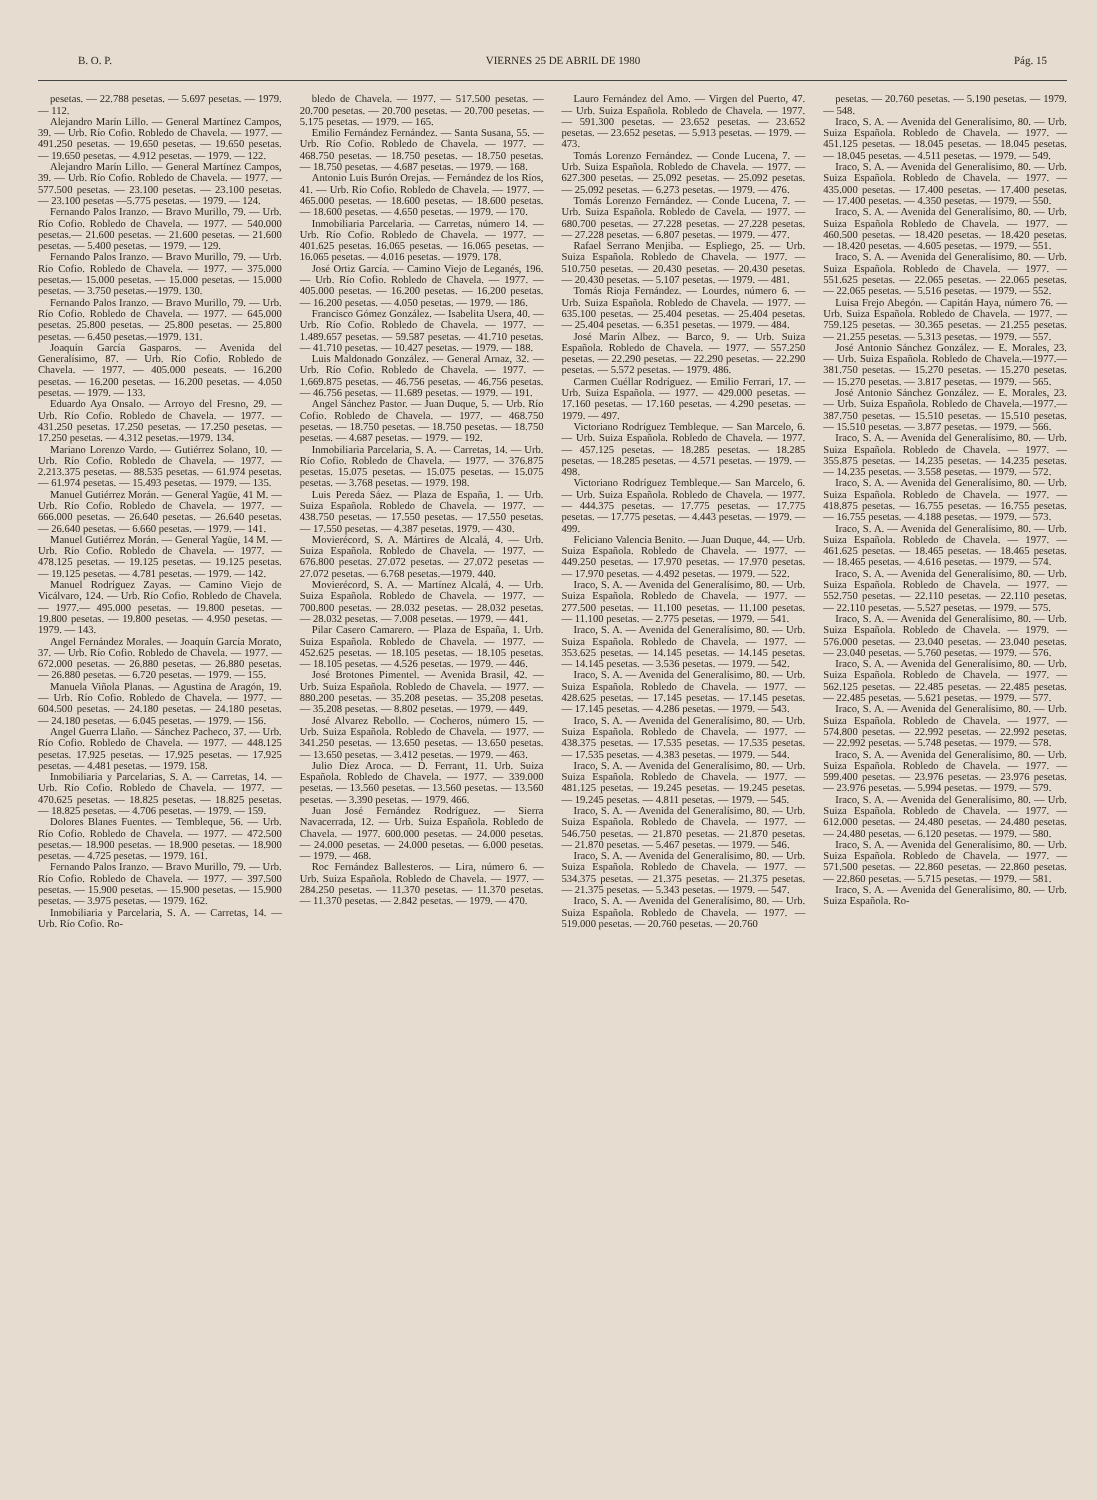B. O. P. VIERNES 25 DE ABRIL DE 1980 Pág. 15
pesetas. — 22.788 pesetas. — 5.697 pesetas. — 1979. — 112.
Alejandro Marín Lillo. — General Martínez Campos, 39. — Urb. Río Cofio. Robledo de Chavela. — 1977. — 491.250 pesetas. — 19.650 pesetas. — 19.650 pesetas. — 19.650 pesetas. — 4.912 pesetas. — 1979. — 122.
Alejandro Marín Lillo. — General Martínez Campos, 39. — Urb. Río Cofio. Robledo de Chavela. — 1977. — 577.500 pesetas. — 23.100 pesetas. — 23.100 pesetas. — 23.100 pesetas —5.775 pesetas. — 1979. — 124.
Fernando Palos Iranzo. — Bravo Murillo, 79. — Urb. Río Cofio. Robledo de Chavela. — 1977. — 540.000 pesetas.— 21.600 pesetas. — 21.600 pesetas. — 21.600 pesetas. — 5.400 pesetas. — 1979. — 129.
Fernando Palos Iranzo. — Bravo Murillo, 79. — Urb. Río Cofio. Robledo de Chavela. — 1977. — 375.000 pesetas.— 15.000 pesetas. — 15.000 pesetas. — 15.000 pesetas. — 3.750 pesetas.—1979. 130.
Fernando Palos Iranzo. — Bravo Murillo, 79. — Urb. Río Cofio. Robledo de Chavela. — 1977. — 645.000 pesetas. 25.800 pesetas. — 25.800 pesetas. — 25.800 pesetas. — 6.450 pesetas.—1979. 131.
Joaquín García Gasparos. — Avenida del Generalísimo, 87. — Urb. Río Cofio. Robledo de Chavela. — 1977. — 405.000 peseats. — 16.200 pesetas. — 16.200 pesetas. — 16.200 pesetas. — 4.050 pesetas. — 1979. — 133.
Eduardo Aya Onsalo. — Arroyo del Fresno, 29. — Urb. Río Cofio. Robledo de Chavela. — 1977. — 431.250 pesetas. 17.250 pesetas. — 17.250 pesetas. — 17.250 pesetas. — 4.312 pesetas.—1979. 134.
Mariano Lorenzo Vardo. — Gutiérrez Solano, 10. — Urb. Río Cofio. Robledo de Chavela. — 1977. — 2.213.375 pesetas. — 88.535 pesetas. — 61.974 pesetas. — 61.974 pesetas. — 15.493 pesetas. — 1979. — 135.
Manuel Gutiérrez Morán. — General Yagüe, 41 M. — Urb. Río Cofio. Robledo de Chavela. — 1977. — 666.000 pesetas. — 26.640 pesetas. — 26.640 pesetas. — 26.640 pesetas. — 6.660 pesetas. — 1979. — 141.
Manuel Gutiérrez Morán. — General Yagüe, 14 M. — Urb. Río Cofio. Robledo de Chavela. — 1977. — 478.125 pesetas. — 19.125 pesetas. — 19.125 pesetas. — 19.125 pesetas. — 4.781 pesetas. — 1979. — 142.
Manuel Rodríguez Zayas. — Camino Viejo de Vicálvaro, 124. — Urb. Río Cofio. Robledo de Chavela. — 1977.— 495.000 pesetas. — 19.800 pesetas. — 19.800 pesetas. — 19.800 pesetas. — 4.950 pesetas. — 1979. — 143.
Angel Fernández Morales. — Joaquín García Morato, 37. — Urb. Río Cofio. Robledo de Chavela. — 1977. — 672.000 pesetas. — 26.880 pesetas. — 26.880 pesetas. — 26.880 pesetas. — 6.720 pesetas. — 1979. — 155.
Manuela Viñola Planas. — Agustina de Aragón, 19. — Urb. Río Cofio. Robledo de Chavela. — 1977. — 604.500 pesetas. — 24.180 pesetas. — 24.180 pesetas. — 24.180 pesetas. — 6.045 pesetas. — 1979. — 156.
Angel Guerra Llaño. — Sánchez Pacheco, 37. — Urb. Río Cofio. Robledo de Chavela. — 1977. — 448.125 pesetas. 17.925 pesetas. — 17.925 pesetas. — 17.925 pesetas. — 4.481 pesetas. — 1979. 158.
Inmobiliaria y Parcelarias, S. A. — Carretas, 14. — Urb. Río Cofio. Robledo de Chavela. — 1977. — 470.625 pesetas. — 18.825 pesetas. — 18.825 pesetas. — 18.825 pesetas. — 4.706 pesetas. — 1979. — 159.
Dolores Blanes Fuentes. — Tembleque, 56. — Urb. Río Cofio. Robledo de Chavela. — 1977. — 472.500 pesetas.— 18.900 pesetas. — 18.900 pesetas. — 18.900 pesetas. — 4.725 pesetas. — 1979. 161.
Fernando Palos Iranzo. — Bravo Murillo, 79. — Urb. Río Cofio. Robledo de Chavela. — 1977. — 397.500 pesetas. — 15.900 pesetas. — 15.900 pesetas. — 15.900 pesetas. — 3.975 pesetas. — 1979. 162.
Inmobiliaria y Parcelaria, S. A. — Carretas, 14. — Urb. Río Cofio. Ro-
bledo de Chavela. — 1977. — 517.500 pesetas. — 20.700 pesetas. — 20.700 pesetas. — 20.700 pesetas. — 5.175 pesetas. — 1979. — 165.
Emilio Fernández Fernández. — Santa Susana, 55. — Urb. Río Cofio. Robledo de Chavela. — 1977. — 468.750 pesetas. — 18.750 pesetas. — 18.750 pesetas. — 18.750 pesetas. — 4.687 pesetas. — 1979. — 168.
Antonio Luis Burón Orejas. — Fernández de los Ríos, 41. — Urb. Río Cofio. Robledo de Chavela. — 1977. — 465.000 pesetas. — 18.600 pesetas. — 18.600 pesetas. — 18.600 pesetas. — 4.650 pesetas. — 1979. — 170.
Inmobiliaria Parcelaria. — Carretas, número 14. — Urb. Río Cofio. Robledo de Chavela. — 1977. — 401.625 pesetas. 16.065 pesetas. — 16.065 pesetas. — 16.065 pesetas. — 4.016 pesetas. — 1979. 178.
José Ortiz García. — Camino Viejo de Leganés, 196. — Urb. Río Cofio. Robledo de Chavela. — 1977. — 405.000 pesetas. — 16.200 pesetas. — 16.200 pesetas. — 16.200 pesetas. — 4.050 pesetas. — 1979. — 186.
Francisco Gómez González. — Isabelita Usera, 40. — Urb. Río Cofio. Robledo de Chavela. — 1977. — 1.489.657 pesetas. — 59.587 pesetas. — 41.710 pesetas. — 41.710 pesetas. — 10.427 pesetas. — 1979. — 188.
Luis Maldonado González. — General Arnaz, 32. — Urb. Río Cofio. Robledo de Chavela. — 1977. — 1.669.875 pesetas. — 46.756 pesetas. — 46.756 pesetas. — 46.756 pesetas. — 11.689 pesetas. — 1979. — 191.
Angel Sánchez Pastor. — Juan Duque, 5. — Urb. Río Cofio. Robledo de Chavela. — 1977. — 468.750 pesetas. — 18.750 pesetas. — 18.750 pesetas. — 18.750 pesetas. — 4.687 pesetas. — 1979. — 192.
Inmobiliaria Parcelaria, S. A. — Carretas, 14. — Urb. Río Cofio. Robledo de Chavela. — 1977. — 376.875 pesetas. 15.075 pesetas. — 15.075 pesetas. — 15.075 pesetas. — 3.768 pesetas. — 1979. 198.
Luis Pereda Sáez. — Plaza de España, 1. — Urb. Suiza Española. Robledo de Chavela. — 1977. — 438.750 pesetas. — 17.550 pesetas. — 17.550 pesetas. — 17.550 pesetas. — 4.387 pesetas. 1979. — 430.
Movierécord, S. A. Mártires de Alcalá, 4. — Urb. Suiza Española. Robledo de Chavela. — 1977. — 676.800 pesetas. 27.072 pesetas. — 27.072 pesetas — 27.072 pesetas. — 6.768 pesetas.—1979. 440.
Movierécord, S. A. — Martínez Alcalá, 4. — Urb. Suiza Española. Robledo de Chavela. — 1977. — 700.800 pesetas. — 28.032 pesetas. — 28.032 pesetas. — 28.032 pesetas. — 7.008 pesetas. — 1979. — 441.
Pilar Casero Camarero. — Plaza de España, 1. Urb. Suiza Española. Robledo de Chavela. — 1977. — 452.625 pesetas. — 18.105 pesetas. — 18.105 pesetas. — 18.105 pesetas. — 4.526 pesetas. — 1979. — 446.
José Brotones Pimentel. — Avenida Brasil, 42. — Urb. Suiza Española. Robledo de Chavela. — 1977. — 880.200 pesetas. — 35.208 pesetas. — 35.208 pesetas. — 35.208 pesetas. — 8.802 pesetas. — 1979. — 449.
José Alvarez Rebollo. — Cocheros, número 15. — Urb. Suiza Española. Robledo de Chavela. — 1977. — 341.250 pesetas. — 13.650 pesetas. — 13.650 pesetas. — 13.650 pesetas. — 3.412 pesetas. — 1979. — 463.
Julio Díez Aroca. — D. Ferrant, 11. Urb. Suiza Española. Robledo de Chavela. — 1977. — 339.000 pesetas. — 13.560 pesetas. — 13.560 pesetas. — 13.560 pesetas. — 3.390 pesetas. — 1979. 466.
Juan José Fernández Rodríguez. — Sierra Navacerrada, 12. — Urb. Suiza Española. Robledo de Chavela. — 1977. 600.000 pesetas. — 24.000 pesetas. — 24.000 pesetas. — 24.000 pesetas. — 6.000 pesetas. — 1979. — 468.
Roc Fernández Ballesteros. — Lira, número 6. — Urb. Suiza Española. Robledo de Chavela. — 1977. — 284.250 pesetas. — 11.370 pesetas. — 11.370 pesetas. — 11.370 pesetas. — 2.842 pesetas. — 1979. — 470.
Lauro Fernández del Amo. — Virgen del Puerto, 47. — Urb. Suiza Española. Robledo de Chavela. — 1977. — 591.300 pesetas. — 23.652 pesetas. — 23.652 pesetas. — 23.652 pesetas. — 5.913 pesetas. — 1979. — 473.
Tomás Lorenzo Fernández. — Conde Lucena, 7. — Urb. Suiza Española. Robledo de Chavela. — 1977. — 627.300 pesetas. — 25.092 pesetas. — 25.092 pesetas. — 25.092 pesetas. — 6.273 pesetas. — 1979. — 476.
Tomás Lorenzo Fernández. — Conde Lucena, 7. — Urb. Suiza Española. Robledo de Cavela. — 1977. — 680.700 pesetas. — 27.228 pesetas. — 27.228 pesetas. — 27.228 pesetas. — 6.807 pesetas. — 1979. — 477.
Rafael Serrano Menjiba. — Espliego, 25. — Urb. Suiza Española. Robledo de Chavela. — 1977. — 510.750 pesetas. — 20.430 pesetas. — 20.430 pesetas. — 20.430 pesetas. — 5.107 pesetas. — 1979. — 481.
Tomás Rioja Fernández. — Lourdes, número 6. — Urb. Suiza Española. Robledo de Chavela. — 1977. — 635.100 pesetas. — 25.404 pesetas. — 25.404 pesetas. — 25.404 pesetas. — 6.351 pesetas. — 1979. — 484.
José Marín Albez. — Barco, 9. — Urb. Suiza Española. Robledo de Chavela. — 1977. — 557.250 pesetas. — 22.290 pesetas. — 22.290 pesetas. — 22.290 pesetas. — 5.572 pesetas. — 1979. 486.
Carmen Cuéllar Rodríguez. — Emilio Ferrari, 17. — Urb. Suiza Española. — 1977. — 429.000 pesetas. — 17.160 pesetas. — 17.160 pesetas. — 4.290 pesetas. — 1979. — 497.
Victoriano Rodríguez Tembleque. — San Marcelo, 6. — Urb. Suiza Española. Robledo de Chavela. — 1977. — 457.125 pesetas. — 18.285 pesetas. — 18.285 pesetas. — 18.285 pesetas. — 4.571 pesetas. — 1979. — 498.
Victoriano Rodríguez Tembleque.— San Marcelo, 6. — Urb. Suiza Española. Robledo de Chavela. — 1977. — 444.375 pesetas. — 17.775 pesetas. — 17.775 pesetas. — 17.775 pesetas. — 4.443 pesetas. — 1979. — 499.
Feliciano Valencia Benito. — Juan Duque, 44. — Urb. Suiza Española. Robledo de Chavela. — 1977. — 449.250 pesetas. — 17.970 pesetas. — 17.970 pesetas. — 17.970 pesetas. — 4.492 pesetas. — 1979. — 522.
Iraco, S. A. — Avenida del Generalísimo, 80. — Urb. Suiza Española. Robledo de Chavela. — 1977. — 277.500 pesetas. — 11.100 pesetas. — 11.100 pesetas. — 11.100 pesetas. — 2.775 pesetas. — 1979. — 541.
Iraco, S. A. — Avenida del Generalísimo, 80. — Urb. Suiza Española. Robledo de Chavela. — 1977. — 353.625 pesetas. — 14.145 pesetas. — 14.145 pesetas. — 14.145 pesetas. — 3.536 pesetas. — 1979. — 542.
Iraco, S. A. — Avenida del Generalísimo, 80. — Urb. Suiza Española. Robledo de Chavela. — 1977. — 428.625 pesetas. — 17.145 pesetas. — 17.145 pesetas. — 17.145 pesetas. — 4.286 pesetas. — 1979. — 543.
Iraco, S. A. — Avenida del Generalísimo, 80. — Urb. Suiza Española. Robledo de Chavela. — 1977. — 438.375 pesetas. — 17.535 pesetas. — 17.535 pesetas. — 17.535 pesetas. — 4.383 pesetas. — 1979. — 544.
Iraco, S. A. — Avenida del Generalísimo, 80. — Urb. Suiza Española. Robledo de Chavela. — 1977. — 481.125 pesetas. — 19.245 pesetas. — 19.245 pesetas. — 19.245 pesetas. — 4.811 pesetas. — 1979. — 545.
Iraco, S. A. — Avenida del Generalísimo, 80. — Urb. Suiza Española. Robledo de Chavela. — 1977. — 546.750 pesetas. — 21.870 pesetas. — 21.870 pesetas. — 21.870 pesetas. — 5.467 pesetas. — 1979. — 546.
Iraco, S. A. — Avenida del Generalísimo, 80. — Urb. Suiza Española. Robledo de Chavela. — 1977. — 534.375 pesetas. — 21.375 pesetas. — 21.375 pesetas. — 21.375 pesetas. — 5.343 pesetas. — 1979. — 547.
Iraco, S. A. — Avenida del Generalísimo, 80. — Urb. Suiza Española. Robledo de Chavela. — 1977. — 519.000 pesetas. — 20.760 pesetas. — 20.760
pesetas. — 20.760 pesetas. — 5.190 pesetas. — 1979. — 548.
Iraco, S. A. — Avenida del Generalísimo, 80. — Urb. Suiza Española. Robledo de Chavela. — 1977. — 451.125 pesetas. — 18.045 pesetas. — 18.045 pesetas. — 18.045 pesetas. — 4.511 pesetas. — 1979. — 549.
Iraco, S. A. — Avenida del Generalísimo, 80. — Urb. Suiza Española. Robledo de Chavela. — 1977. — 435.000 pesetas. — 17.400 pesetas. — 17.400 pesetas. — 17.400 pesetas. — 4.350 pesetas. — 1979. — 550.
Iraco, S. A. — Avenida del Generalísimo, 80. — Urb. Suiza Española Robledo de Chavela. — 1977. — 460.500 pesetas. — 18.420 pesetas. — 18.420 pesetas. — 18.420 pesetas. — 4.605 pesetas. — 1979. — 551.
Iraco, S. A. — Avenida del Generalísimo, 80. — Urb. Suiza Española. Robledo de Chavela. — 1977. — 551.625 pesetas. — 22.065 pesetas. — 22.065 pesetas. — 22.065 pesetas. — 5.516 pesetas. — 1979. — 552.
Luisa Frejo Abegón. — Capitán Haya, número 76. — Urb. Suiza Española. Robledo de Chavela. — 1977. — 759.125 pesetas. — 30.365 pesetas. — 21.255 pesetas. — 21.255 pesetas. — 5.313 pesetas. — 1979. — 557.
José Antonio Sánchez González. — E. Morales, 23. — Urb. Suiza Española. Robledo de Chavela.—1977.—381.750 pesetas. — 15.270 pesetas. — 15.270 pesetas. — 15.270 pesetas. — 3.817 pesetas. — 1979. — 565.
José Antonio Sánchez González. — E. Morales, 23. — Urb. Suiza Española. Robledo de Chavela.—1977.—387.750 pesetas. — 15.510 pesetas. — 15.510 pesetas. — 15.510 pesetas. — 3.877 pesetas. — 1979. — 566.
Iraco, S. A. — Avenida del Generalísimo, 80. — Urb. Suiza Española. Robledo de Chavela. — 1977. — 355.875 pesetas. — 14.235 pesetas. — 14.235 pesetas. — 14.235 pesetas. — 3.558 pesetas. — 1979. — 572.
Iraco, S. A. — Avenida del Generalísimo, 80. — Urb. Suiza Española. Robledo de Chavela. — 1977. — 418.875 pesetas. — 16.755 pesetas. — 16.755 pesetas. — 16.755 pesetas. — 4.188 pesetas. — 1979. — 573.
Iraco, S. A. — Avenida del Generalísimo, 80. — Urb. Suiza Española. Robledo de Chavela. — 1977. — 461.625 pesetas. — 18.465 pesetas. — 18.465 pesetas. — 18.465 pesetas. — 4.616 pesetas. — 1979. — 574.
Iraco, S. A. — Avenida del Generalísimo, 80. — Urb. Suiza Española. Robledo de Chavela. — 1977. — 552.750 pesetas. — 22.110 pesetas. — 22.110 pesetas. — 22.110 pesetas. — 5.527 pesetas. — 1979. — 575.
Iraco, S. A. — Avenida del Generalísimo, 80. — Urb. Suiza Española. Robledo de Chavela. — 1979. — 576.000 pesetas. — 23.040 pesetas. — 23.040 pesetas. — 23.040 pesetas. — 5.760 pesetas. — 1979. — 576.
Iraco, S. A. — Avenida del Generalísimo, 80. — Urb. Suiza Española. Robledo de Chavela. — 1977. — 562.125 pesetas. — 22.485 pesetas. — 22.485 pesetas. — 22.485 pesetas. — 5.621 pesetas. — 1979. — 577.
Iraco, S. A. — Avenida del Generalísimo, 80. — Urb. Suiza Española. Robledo de Chavela. — 1977. — 574.800 pesetas. — 22.992 pesetas. — 22.992 pesetas. — 22.992 pesetas. — 5.748 pesetas. — 1979. — 578.
Iraco, S. A. — Avenida del Generalísimo, 80. — Urb. Suiza Española. Robledo de Chavela. — 1977. — 599.400 pesetas. — 23.976 pesetas. — 23.976 pesetas. — 23.976 pesetas. — 5.994 pesetas. — 1979. — 579.
Iraco, S. A. — Avenida del Generalísimo, 80. — Urb. Suiza Española. Robledo de Chavela. — 1977. — 612.000 pesetas. — 24.480 pesetas. — 24.480 pesetas. — 24.480 pesetas. — 6.120 pesetas. — 1979. — 580.
Iraco, S. A. — Avenida del Generalísimo, 80. — Urb. Suiza Española. Robledo de Chavela. — 1977. — 571.500 pesetas. — 22.860 pesetas. — 22.860 pesetas. — 22.860 pesetas. — 5.715 pesetas. — 1979. — 581.
Iraco, S. A. — Avenida del Generalísimo, 80. — Urb. Suiza Española. Ro-